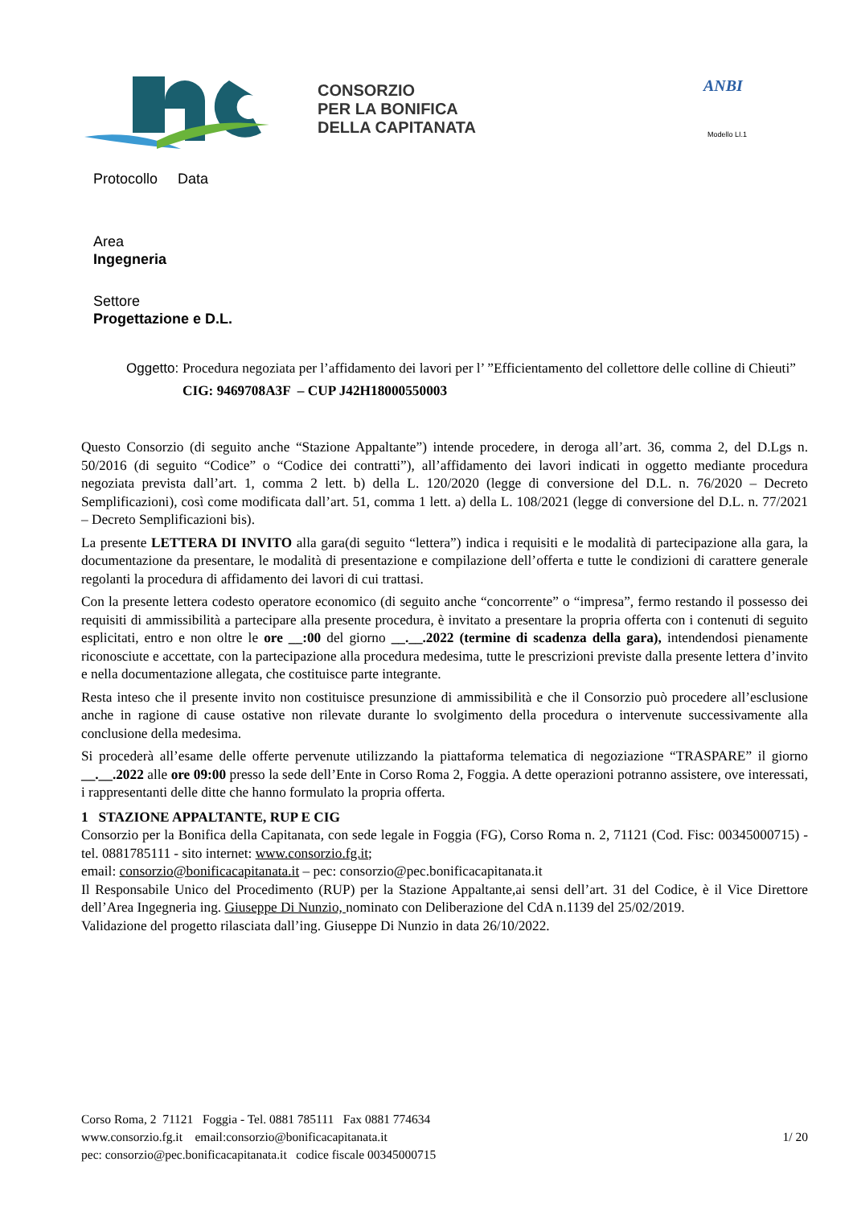CONSORZIO
PER LA BONIFICA
DELLA CAPITANATA
ANBI
Modello LI.1
Protocollo Data
Area
Ingegneria
Settore
Progettazione e D.L.
Oggetto: Procedura negoziata per l’affidamento dei lavori per l’ ”Efficientamento del collettore delle colline di Chieuti”
CIG: 9469708A3F – CUP J42H18000550003
Questo Consorzio (di seguito anche “Stazione Appaltante”) intende procedere, in deroga all’art. 36, comma 2, del D.Lgs n. 50/2016 (di seguito “Codice” o “Codice dei contratti”), all’affidamento dei lavori indicati in oggetto mediante procedura negoziata prevista dall’art. 1, comma 2 lett. b) della L. 120/2020 (legge di conversione del D.L. n. 76/2020 – Decreto Semplificazioni), così come modificata dall’art. 51, comma 1 lett. a) della L. 108/2021 (legge di conversione del D.L. n. 77/2021 – Decreto Semplificazioni bis).
La presente LETTERA DI INVITO alla gara(di seguito “lettera”) indica i requisiti e le modalità di partecipazione alla gara, la documentazione da presentare, le modalità di presentazione e compilazione dell’offerta e tutte le condizioni di carattere generale regolanti la procedura di affidamento dei lavori di cui trattasi.
Con la presente lettera codesto operatore economico (di seguito anche “concorrente” o “impresa”, fermo restando il possesso dei requisiti di ammissibilità a partecipare alla presente procedura, è invitato a presentare la propria offerta con i contenuti di seguito esplicitati, entro e non oltre le ore __:00 del giorno __.__.2022 (termine di scadenza della gara), intendendosi pienamente riconosciute e accettate, con la partecipazione alla procedura medesima, tutte le prescrizioni previste dalla presente lettera d’invito e nella documentazione allegata, che costituisce parte integrante.
Resta inteso che il presente invito non costituisce presunzione di ammissibilità e che il Consorzio può procedere all’esclusione anche in ragione di cause ostative non rilevate durante lo svolgimento della procedura o intervenute successivamente alla conclusione della medesima.
Si procederà all’esame delle offerte pervenute utilizzando la piattaforma telematica di negoziazione “TRASPARE” il giorno __.__.2022 alle ore 09:00 presso la sede dell’Ente in Corso Roma 2, Foggia. A dette operazioni potranno assistere, ove interessati, i rappresentanti delle ditte che hanno formulato la propria offerta.
1 STAZIONE APPALTANTE, RUP E CIG
Consorzio per la Bonifica della Capitanata, con sede legale in Foggia (FG), Corso Roma n. 2, 71121 (Cod. Fisc: 00345000715) - tel. 0881785111 - sito internet: www.consorzio.fg.it;
email: consorzio@bonificacapitanata.it – pec: consorzio@pec.bonificacapitanata.it
Il Responsabile Unico del Procedimento (RUP) per la Stazione Appaltante,ai sensi dell’art. 31 del Codice, è il Vice Direttore dell’Area Ingegneria ing. Giuseppe Di Nunzio, nominato con Deliberazione del CdA n.1139 del 25/02/2019.
Validazione del progetto rilasciata dall’ing. Giuseppe Di Nunzio in data 26/10/2022.
Corso Roma, 2 71121 Foggia - Tel. 0881 785111 Fax 0881 774634
www.consorzio.fg.it email:consorzio@bonificacapitanata.it 1/ 20
pec: consorzio@pec.bonificacapitanata.it codice fiscale 00345000715